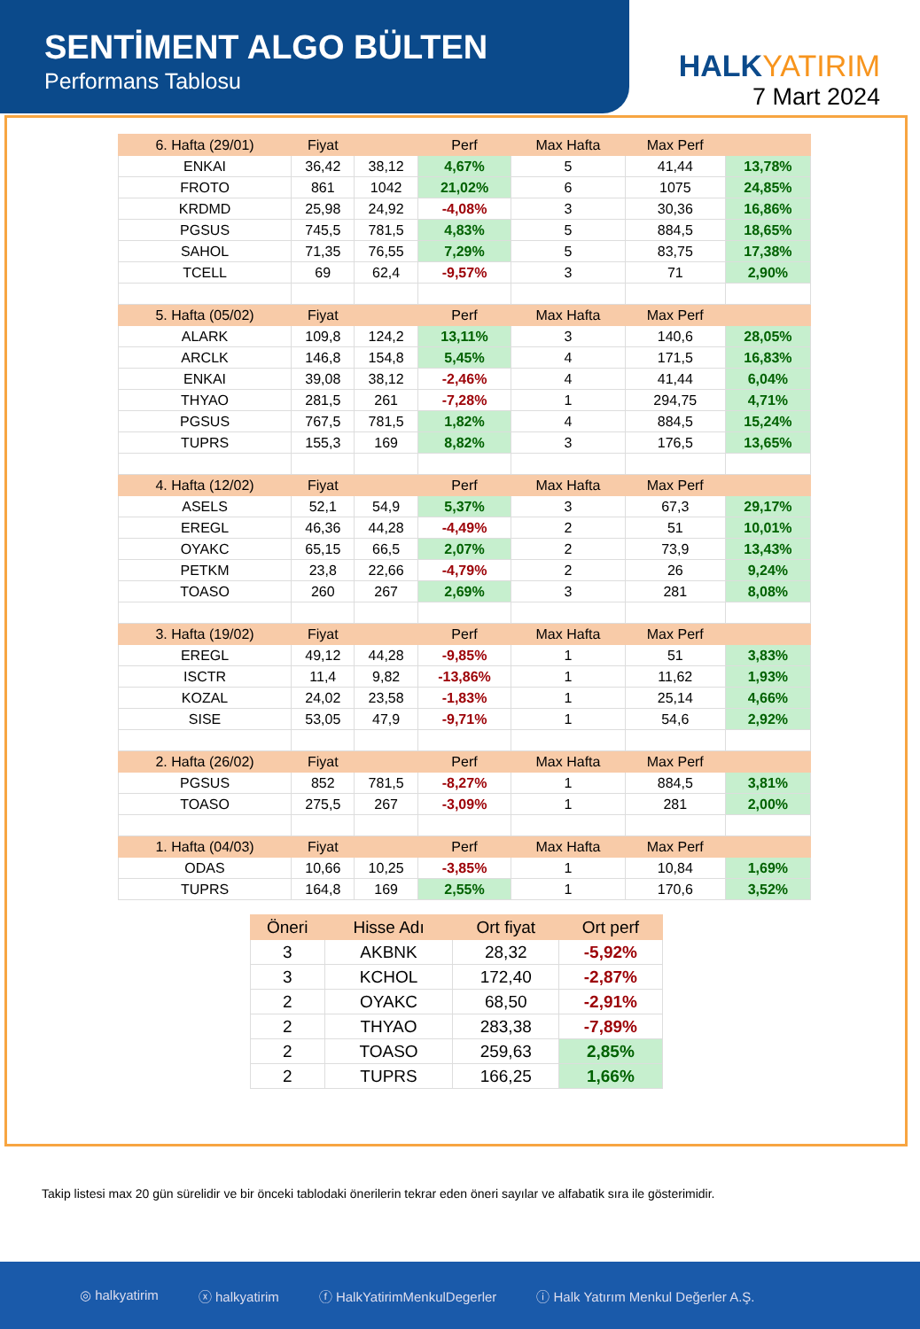SENTİMENT ALGO BÜLTEN
Performans Tablosu
HALKYATIRIM
7 Mart 2024
| 6. Hafta (29/01) | Fiyat | | Perf | Max Hafta | Max Perf | |
| ENKAI | 36,42 | 38,12 | 4,67% | 5 | 41,44 | 13,78% |
| FROTO | 861 | 1042 | 21,02% | 6 | 1075 | 24,85% |
| KRDMD | 25,98 | 24,92 | -4,08% | 3 | 30,36 | 16,86% |
| PGSUS | 745,5 | 781,5 | 4,83% | 5 | 884,5 | 18,65% |
| SAHOL | 71,35 | 76,55 | 7,29% | 5 | 83,75 | 17,38% |
| TCELL | 69 | 62,4 | -9,57% | 3 | 71 | 2,90% |
| 5. Hafta (05/02) | Fiyat | | Perf | Max Hafta | Max Perf | |
| ALARK | 109,8 | 124,2 | 13,11% | 3 | 140,6 | 28,05% |
| ARCLK | 146,8 | 154,8 | 5,45% | 4 | 171,5 | 16,83% |
| ENKAI | 39,08 | 38,12 | -2,46% | 4 | 41,44 | 6,04% |
| THYAO | 281,5 | 261 | -7,28% | 1 | 294,75 | 4,71% |
| PGSUS | 767,5 | 781,5 | 1,82% | 4 | 884,5 | 15,24% |
| TUPRS | 155,3 | 169 | 8,82% | 3 | 176,5 | 13,65% |
| 4. Hafta (12/02) | Fiyat | | Perf | Max Hafta | Max Perf | |
| ASELS | 52,1 | 54,9 | 5,37% | 3 | 67,3 | 29,17% |
| EREGL | 46,36 | 44,28 | -4,49% | 2 | 51 | 10,01% |
| OYAKC | 65,15 | 66,5 | 2,07% | 2 | 73,9 | 13,43% |
| PETKM | 23,8 | 22,66 | -4,79% | 2 | 26 | 9,24% |
| TOASO | 260 | 267 | 2,69% | 3 | 281 | 8,08% |
| 3. Hafta (19/02) | Fiyat | | Perf | Max Hafta | Max Perf | |
| EREGL | 49,12 | 44,28 | -9,85% | 1 | 51 | 3,83% |
| ISCTR | 11,4 | 9,82 | -13,86% | 1 | 11,62 | 1,93% |
| KOZAL | 24,02 | 23,58 | -1,83% | 1 | 25,14 | 4,66% |
| SISE | 53,05 | 47,9 | -9,71% | 1 | 54,6 | 2,92% |
| 2. Hafta (26/02) | Fiyat | | Perf | Max Hafta | Max Perf | |
| PGSUS | 852 | 781,5 | -8,27% | 1 | 884,5 | 3,81% |
| TOASO | 275,5 | 267 | -3,09% | 1 | 281 | 2,00% |
| 1. Hafta (04/03) | Fiyat | | Perf | Max Hafta | Max Perf | |
| ODAS | 10,66 | 10,25 | -3,85% | 1 | 10,84 | 1,69% |
| TUPRS | 164,8 | 169 | 2,55% | 1 | 170,6 | 3,52% |
| Öneri | Hisse Adı | Ort fiyat | Ort perf |
| 3 | AKBNK | 28,32 | -5,92% |
| 3 | KCHOL | 172,40 | -2,87% |
| 2 | OYAKC | 68,50 | -2,91% |
| 2 | THYAO | 283,38 | -7,89% |
| 2 | TOASO | 259,63 | 2,85% |
| 2 | TUPRS | 166,25 | 1,66% |
Takip listesi max 20 gün sürelidir ve bir önceki tablodaki önerilerin tekrar eden öneri sayılar ve alfabatik sıra ile gösterimidir.
◎ halkyatirim ⓧ halkyatirim ⓕ HalkYatirimMenkulDegerler ⓘ Halk Yatırım Menkul Değerler A.Ş.